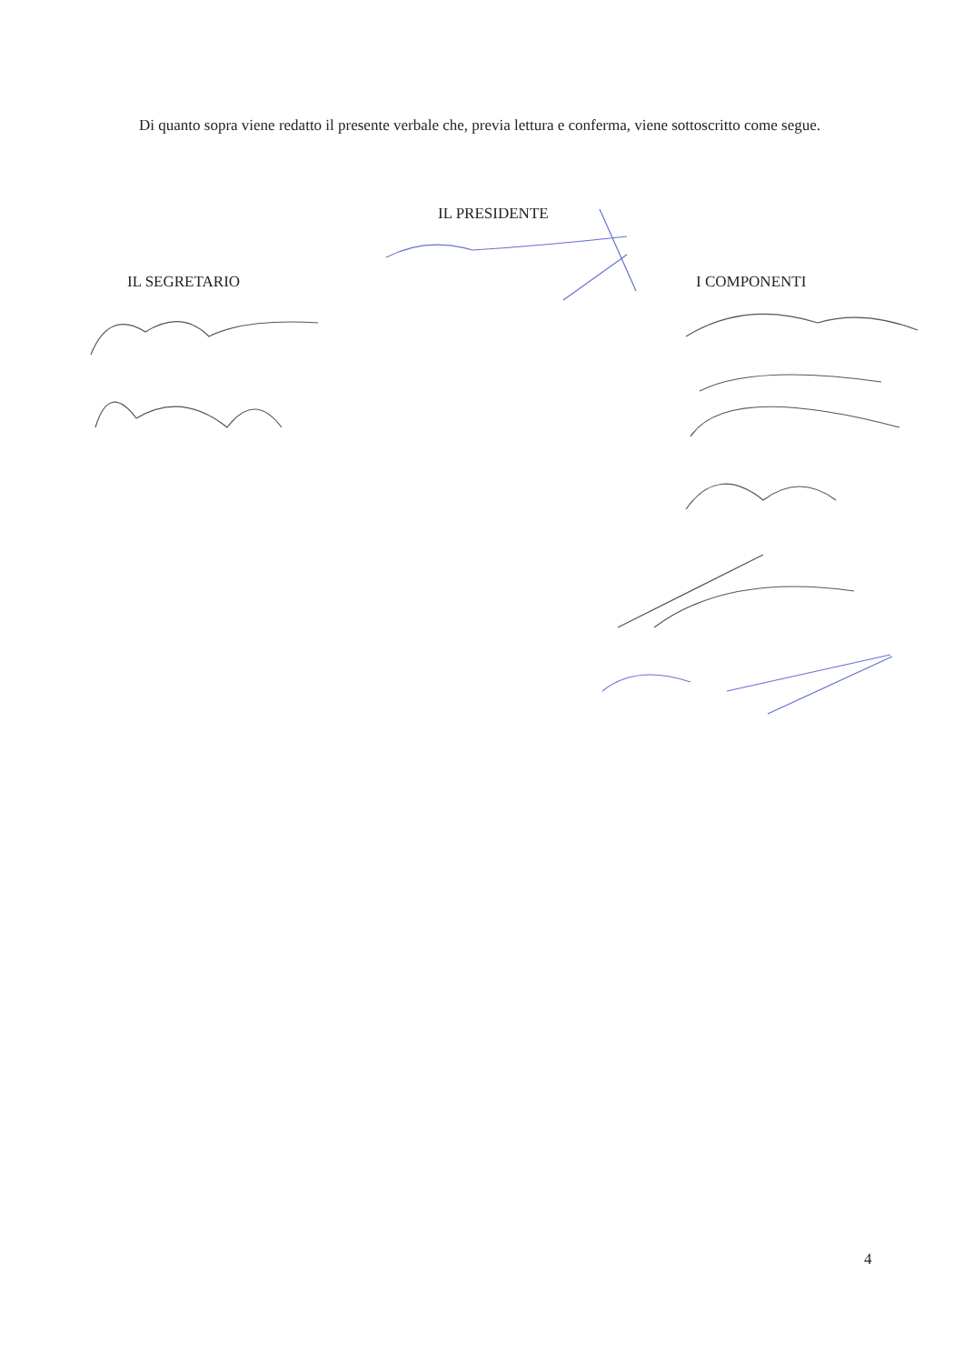Di quanto sopra viene redatto il presente verbale che, previa lettura e conferma, viene sottoscritto come segue.
IL PRESIDENTE
IL SEGRETARIO I COMPONENTI
4